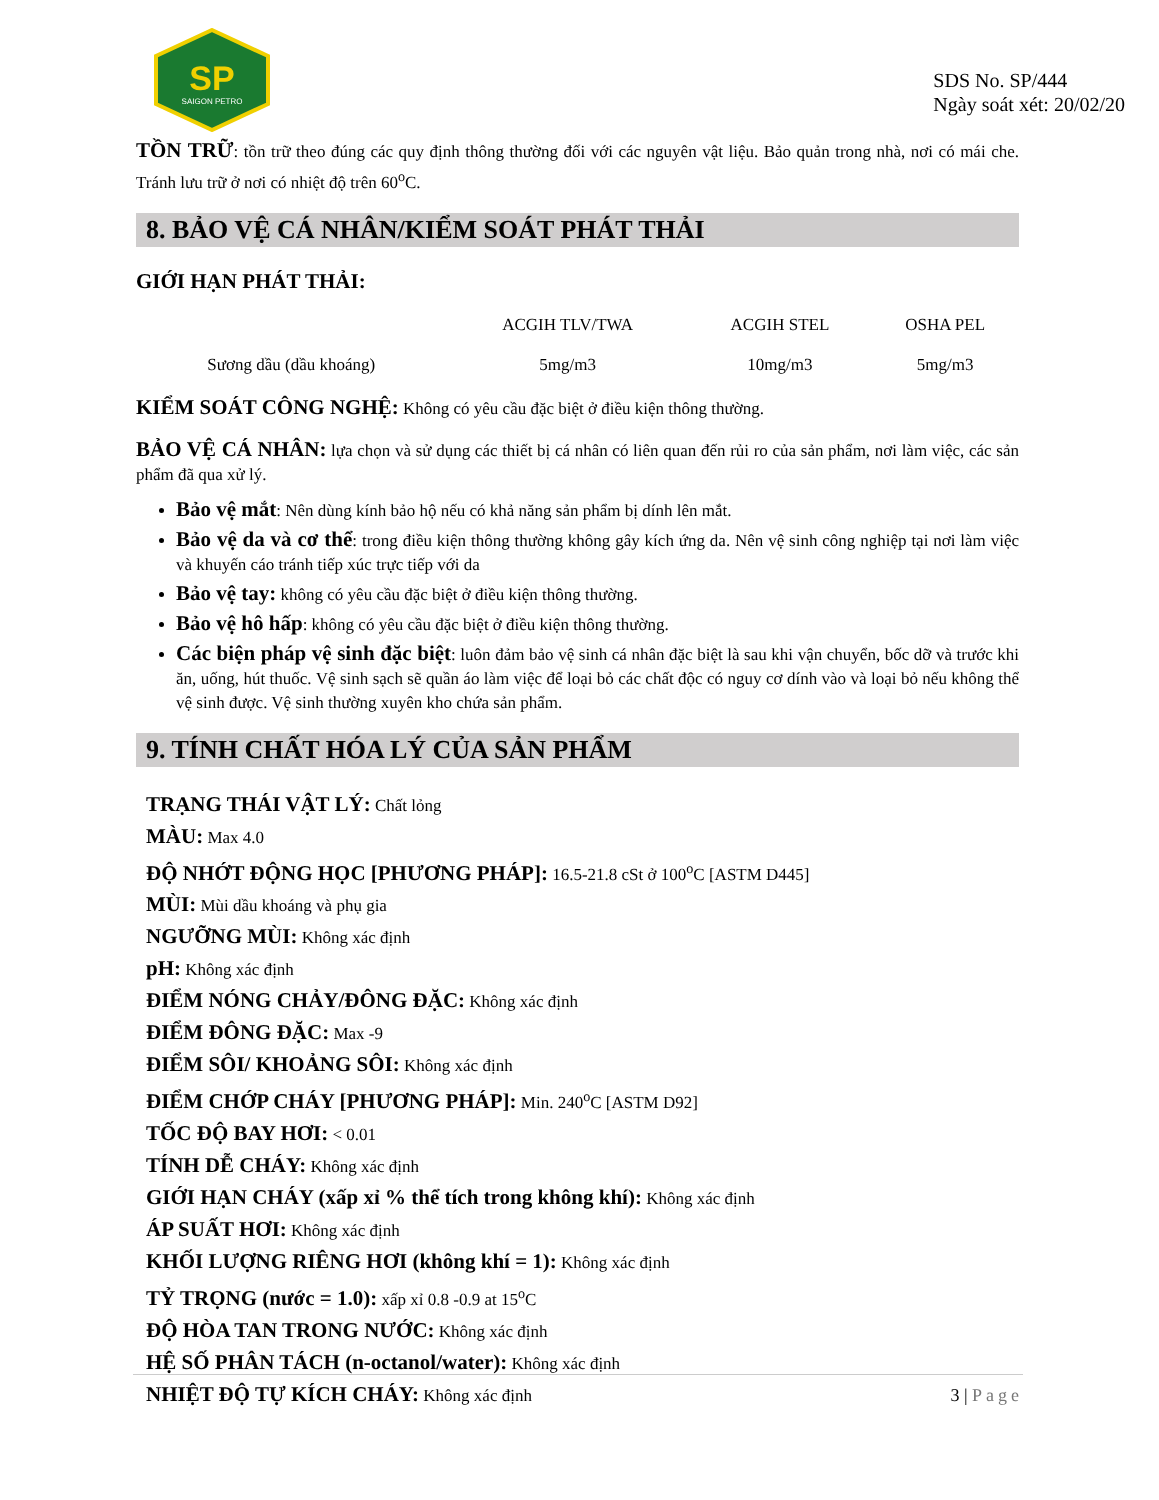SP
SAIGON PETRO
SDS No. SP/444
Ngày soát xét: 20/02/20
TỒN TRỮ: tồn trữ theo đúng các quy định thông thường đối với các nguyên vật liệu. Bảo quản trong nhà, nơi có mái che. Tránh lưu trữ ở nơi có nhiệt độ trên 60<sup>o</sup>C.
8. BẢO VỆ CÁ NHÂN/KIỂM SOÁT PHÁT THẢI
GIỚI HẠN PHÁT THẢI:
| | ACGIH TLV/TWA | ACGIH STEL | OSHA PEL |
| --- | --- | --- | --- |
| Sương dầu (dầu khoáng) | 5mg/m3 | 10mg/m3 | 5mg/m3 |
KIỂM SOÁT CÔNG NGHỆ: Không có yêu cầu đặc biệt ở điều kiện thông thường.
BẢO VỆ CÁ NHÂN: lựa chọn và sử dụng các thiết bị cá nhân có liên quan đến rủi ro của sản phẩm, nơi làm việc, các sản phẩm đã qua xử lý.
Bảo vệ mắt: Nên dùng kính bảo hộ nếu có khả năng sản phẩm bị dính lên mắt.
Bảo vệ da và cơ thể: trong điều kiện thông thường không gây kích ứng da. Nên vệ sinh công nghiệp tại nơi làm việc và khuyến cáo tránh tiếp xúc trực tiếp với da
Bảo vệ tay: không có yêu cầu đặc biệt ở điều kiện thông thường.
Bảo vệ hô hấp: không có yêu cầu đặc biệt ở điều kiện thông thường.
Các biện pháp vệ sinh đặc biệt: luôn đảm bảo vệ sinh cá nhân đặc biệt là sau khi vận chuyển, bốc dỡ và trước khi ăn, uống, hút thuốc. Vệ sinh sạch sẽ quần áo làm việc để loại bỏ các chất độc có nguy cơ dính vào và loại bỏ nếu không thể vệ sinh được. Vệ sinh thường xuyên kho chứa sản phẩm.
9. TÍNH CHẤT HÓA LÝ CỦA SẢN PHẨM
TRẠNG THÁI VẬT LÝ: Chất lỏng
MÀU: Max 4.0
ĐỘ NHỚT ĐỘNG HỌC [PHƯƠNG PHÁP]: 16.5-21.8 cSt ở 100<sup>o</sup>C [ASTM D445]
MÙI: Mùi dầu khoáng và phụ gia
NGƯỠNG MÙI: Không xác định
pH: Không xác định
ĐIỂM NÓNG CHẢY/ĐÔNG ĐẶC: Không xác định
ĐIỂM ĐÔNG ĐẶC: Max -9
ĐIỂM SÔI/ KHOẢNG SÔI: Không xác định
ĐIỂM CHỚP CHÁY [PHƯƠNG PHÁP]: Min. 240<sup>o</sup>C [ASTM D92]
TỐC ĐỘ BAY HƠI: < 0.01
TÍNH DỄ CHÁY: Không xác định
GIỚI HẠN CHÁY (xấp xỉ % thể tích trong không khí): Không xác định
ÁP SUẤT HƠI: Không xác định
KHỐI LƯỢNG RIÊNG HƠI (không khí = 1): Không xác định
TỶ TRỌNG (nước = 1.0): xấp xỉ 0.8 -0.9 at 15<sup>o</sup>C
ĐỘ HÒA TAN TRONG NƯỚC: Không xác định
HỆ SỐ PHÂN TÁCH (n-octanol/water): Không xác định
NHIỆT ĐỘ TỰ KÍCH CHÁY: Không xác định
3 | Page